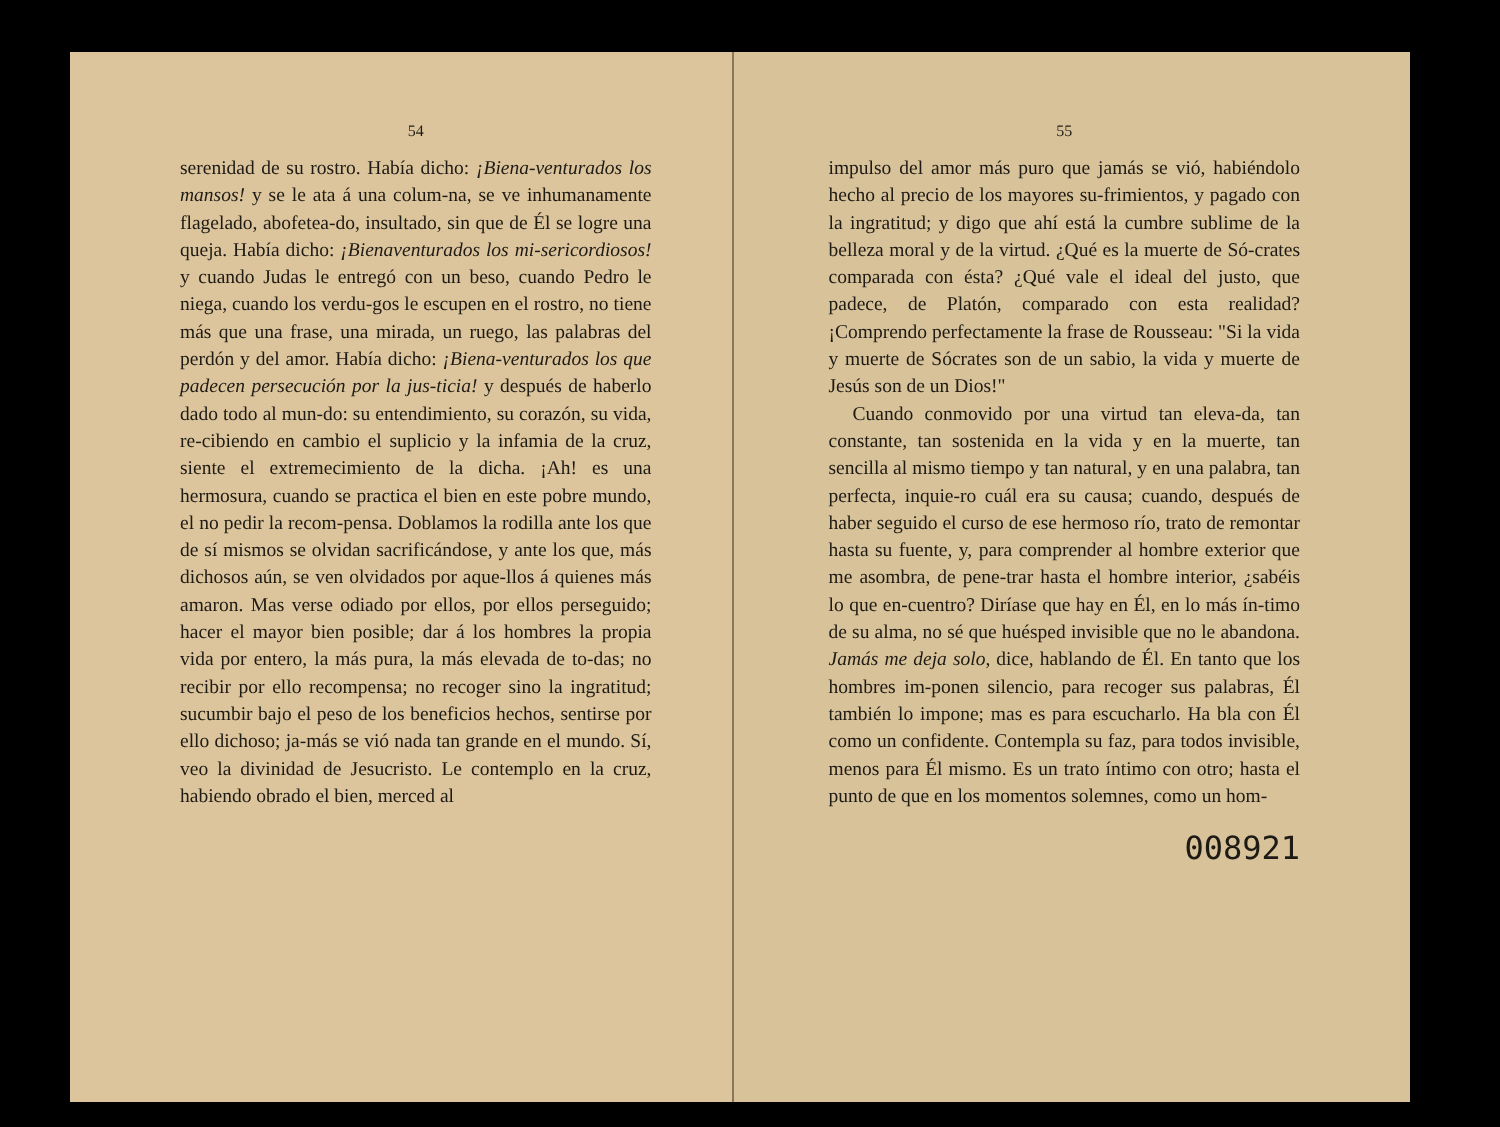54
serenidad de su rostro. Había dicho: ¡Biena-venturados los mansos! y se le ata á una colum-na, se ve inhumanamente flagelado, abofetea-do, insultado, sin que de Él se logre una queja. Había dicho: ¡Bienaventurados los mi-sericordiosos! y cuando Judas le entregó con un beso, cuando Pedro le niega, cuando los verdu-gos le escupen en el rostro, no tiene más que una frase, una mirada, un ruego, las palabras del perdón y del amor. Había dicho: ¡Biena-venturados los que padecen persecución por la jus-ticia! y después de haberlo dado todo al mun-do: su entendimiento, su corazón, su vida, re-cibiendo en cambio el suplicio y la infamia de la cruz, siente el extremecimiento de la dicha. ¡Ah! es una hermosura, cuando se practica el bien en este pobre mundo, el no pedir la recom-pensa. Doblamos la rodilla ante los que de sí mismos se olvidan sacrificándose, y ante los que, más dichosos aún, se ven olvidados por aque-llos á quienes más amaron. Mas verse odiado por ellos, por ellos perseguido; hacer el mayor bien posible; dar á los hombres la propia vida por entero, la más pura, la más elevada de to-das; no recibir por ello recompensa; no recoger sino la ingratitud; sucumbir bajo el peso de los beneficios hechos, sentirse por ello dichoso; ja-más se vió nada tan grande en el mundo. Sí, veo la divinidad de Jesucristo. Le contemplo en la cruz, habiendo obrado el bien, merced al
55
impulso del amor más puro que jamás se vió, habiéndolo hecho al precio de los mayores su-frimientos, y pagado con la ingratitud; y digo que ahí está la cumbre sublime de la belleza moral y de la virtud. ¿Qué es la muerte de Só-crates comparada con ésta? ¿Qué vale el ideal del justo, que padece, de Platón, comparado con esta realidad? ¡Comprendo perfectamente la frase de Rousseau: "Si la vida y muerte de Sócrates son de un sabio, la vida y muerte de Jesús son de un Dios!"
Cuando conmovido por una virtud tan eleva-da, tan constante, tan sostenida en la vida y en la muerte, tan sencilla al mismo tiempo y tan natural, y en una palabra, tan perfecta, inquie-ro cuál era su causa; cuando, después de haber seguido el curso de ese hermoso río, trato de remontar hasta su fuente, y, para comprender al hombre exterior que me asombra, de pene-trar hasta el hombre interior, ¿sabéis lo que en-cuentro? Diríase que hay en Él, en lo más ín-timo de su alma, no sé que huésped invisible que no le abandona. Jamás me deja solo, dice, hablando de Él. En tanto que los hombres im-ponen silencio, para recoger sus palabras, Él también lo impone; mas es para escucharlo. Ha bla con Él como un confidente. Contempla su faz, para todos invisible, menos para Él mismo. Es un trato íntimo con otro; hasta el punto de que en los momentos solemnes, como un hom-
008921